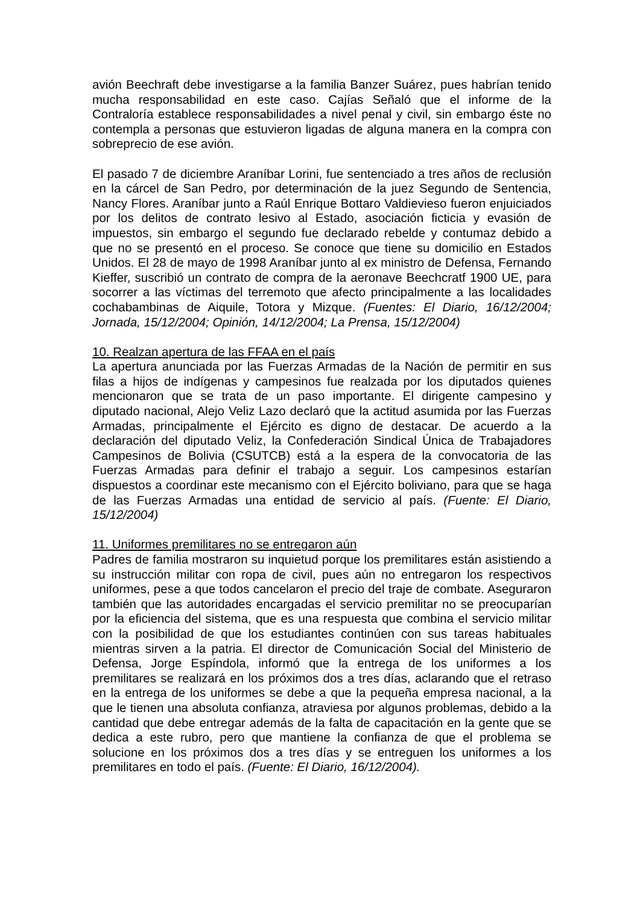avión Beechraft debe investigarse a la familia Banzer Suárez, pues habrían tenido mucha responsabilidad en este caso. Cajías Señaló que el informe de la Contraloría establece responsabilidades a nivel penal y civil, sin embargo éste no contempla a personas que estuvieron ligadas de alguna manera en la compra con sobreprecio de ese avión.
El pasado 7 de diciembre Araníbar Lorini, fue sentenciado a tres años de reclusión en la cárcel de San Pedro, por determinación de la juez Segundo de Sentencia, Nancy Flores. Araníbar junto a Raúl Enrique Bottaro Valdievieso fueron enjuiciados por los delitos de contrato lesivo al Estado, asociación ficticia y evasión de impuestos, sin embargo el segundo fue declarado rebelde y contumaz debido a que no se presentó en el proceso. Se conoce que tiene su domicilio en Estados Unidos. El 28 de mayo de 1998 Araníbar junto al ex ministro de Defensa, Fernando Kieffer, suscribió un contrato de compra de la aeronave Beechcratf 1900 UE, para socorrer a las víctimas del terremoto que afecto principalmente a las localidades cochabambinas de Aiquile, Totora y Mizque. (Fuentes: El Diario, 16/12/2004; Jornada, 15/12/2004; Opinión, 14/12/2004; La Prensa, 15/12/2004)
10. Realzan apertura de las FFAA en el país
La apertura anunciada por las Fuerzas Armadas de la Nación de permitir en sus filas a hijos de indígenas y campesinos fue realzada por los diputados quienes mencionaron que se trata de un paso importante. El dirigente campesino y diputado nacional, Alejo Veliz Lazo declaró que la actitud asumida por las Fuerzas Armadas, principalmente el Ejército es digno de destacar. De acuerdo a la declaración del diputado Veliz, la Confederación Sindical Única de Trabajadores Campesinos de Bolivia (CSUTCB) está a la espera de la convocatoria de las Fuerzas Armadas para definir el trabajo a seguir. Los campesinos estarían dispuestos a coordinar este mecanismo con el Ejército boliviano, para que se haga de las Fuerzas Armadas una entidad de servicio al país. (Fuente: El Diario, 15/12/2004)
11. Uniformes premilitares no se entregaron aún
Padres de familia mostraron su inquietud porque los premilitares están asistiendo a su instrucción militar con ropa de civil, pues aún no entregaron los respectivos uniformes, pese a que todos cancelaron el precio del traje de combate. Aseguraron también que las autoridades encargadas el servicio premilitar no se preocuparían por la eficiencia del sistema, que es una respuesta que combina el servicio militar con la posibilidad de que los estudiantes continúen con sus tareas habituales mientras sirven a la patria. El director de Comunicación Social del Ministerio de Defensa, Jorge Espíndola, informó que la entrega de los uniformes a los premilitares se realizará en los próximos dos a tres días, aclarando que el retraso en la entrega de los uniformes se debe a que la pequeña empresa nacional, a la que le tienen una absoluta confianza, atraviesa por algunos problemas, debido a la cantidad que debe entregar además de la falta de capacitación en la gente que se dedica a este rubro, pero que mantiene la confianza de que el problema se solucione en los próximos dos a tres días y se entreguen los uniformes a los premilitares en todo el país. (Fuente: El Diario, 16/12/2004).